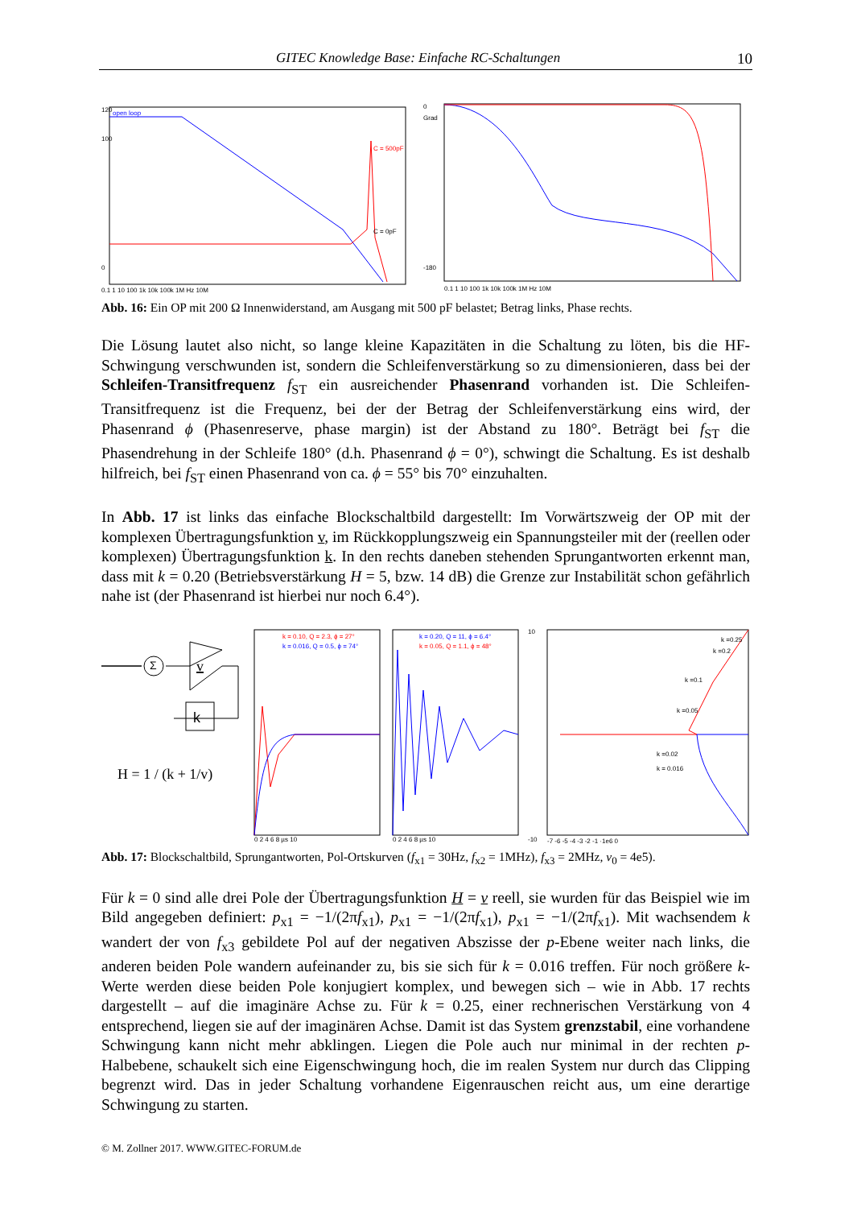GITEC Knowledge Base: Einfache RC-Schaltungen 10
open loop
120
100
0
C = 500pF
C = 0pF
0.1 1 10 100 1k 10k 100k 1M Hz 10M
0
Grad
-180
0.1 1 10 100 1k 10k 100k 1M Hz 10M
Abb. 16: Ein OP mit 200 Ω Innenwiderstand, am Ausgang mit 500 pF belastet; Betrag links, Phase rechts.
Die Lösung lautet also nicht, so lange kleine Kapazitäten in die Schaltung zu löten, bis die HF-Schwingung verschwunden ist, sondern die Schleifenverstärkung so zu dimensionieren, dass bei der Schleifen-Transitfrequenz f<sub>ST</sub> ein ausreichender Phasenrand vorhanden ist. Die Schleifen-Transitfrequenz ist die Frequenz, bei der der Betrag der Schleifenverstärkung eins wird, der Phasenrand ϕ (Phasenreserve, phase margin) ist der Abstand zu 180°. Beträgt bei f<sub>ST</sub> die Phasendrehung in der Schleife 180° (d.h. Phasenrand ϕ = 0°), schwingt die Schaltung. Es ist deshalb hilfreich, bei f<sub>ST</sub> einen Phasenrand von ca. ϕ = 55° bis 70° einzuhalten.
In Abb. 17 ist links das einfache Blockschaltbild dargestellt: Im Vorwärtszweig der OP mit der komplexen Übertragungsfunktion v, im Rückkopplungszweig ein Spannungsteiler mit der (reellen oder komplexen) Übertragungsfunktion k. In den rechts daneben stehenden Sprung­antworten erkennt man, dass mit k = 0.20 (Betriebsverstärkung H = 5, bzw. 14 dB) die Grenze zur Instabilität schon gefährlich nahe ist (der Phasenrand ist hierbei nur noch 6.4°).
Σ
v
k
H = 1 / (k + 1/v)
k = 0.10, Q = 2.3, ϕ = 27°
k = 0.016, Q = 0.5, ϕ = 74°
0 2 4 6 8 µs 10
k = 0.20, Q = 11, ϕ = 6.4°
k = 0.05, Q = 1.1, ϕ = 48°
0 2 4 6 8 µs 10
10
-10
k =0.25
k =0.2
k =0.1
k =0.05
k =0.02
k = 0.016
-7 -6 -5 -4 -3 -2 -1 ·1e6 0
Abb. 17: Blockschaltbild, Sprungantworten, Pol-Ortskurven (f<sub>x1</sub> = 30Hz, f<sub>x2</sub> = 1MHz), f<sub>x3</sub> = 2MHz, v<sub>0</sub> = 4e5).
Für k = 0 sind alle drei Pole der Übertragungsfunktion H = v reell, sie wurden für das Beispiel wie im Bild angegeben definiert: p<sub>x1</sub> = −1/(2πf<sub>x1</sub>), p<sub>x1</sub> = −1/(2πf<sub>x1</sub>), p<sub>x1</sub> = −1/(2πf<sub>x1</sub>). Mit wachsendem k wandert der von f<sub>x3</sub> gebildete Pol auf der negativen Abszisse der p-Ebene weiter nach links, die anderen beiden Pole wandern aufeinander zu, bis sie sich für k = 0.016 treffen. Für noch größere k-Werte werden diese beiden Pole konjugiert komplex, und bewe­gen sich – wie in Abb. 17 rechts dargestellt – auf die imaginäre Achse zu. Für k = 0.25, einer rechnerischen Verstärkung von 4 entsprechend, liegen sie auf der imaginären Achse. Damit ist das System grenzstabil, eine vorhandene Schwingung kann nicht mehr abklingen. Liegen die Pole auch nur minimal in der rechten p-Halbebene, schaukelt sich eine Eigenschwingung hoch, die im realen System nur durch das Clipping begrenzt wird. Das in jeder Schaltung vor­handene Eigenrauschen reicht aus, um eine derartige Schwingung zu starten.
© M. Zollner 2017. WWW.GITEC-FORUM.de